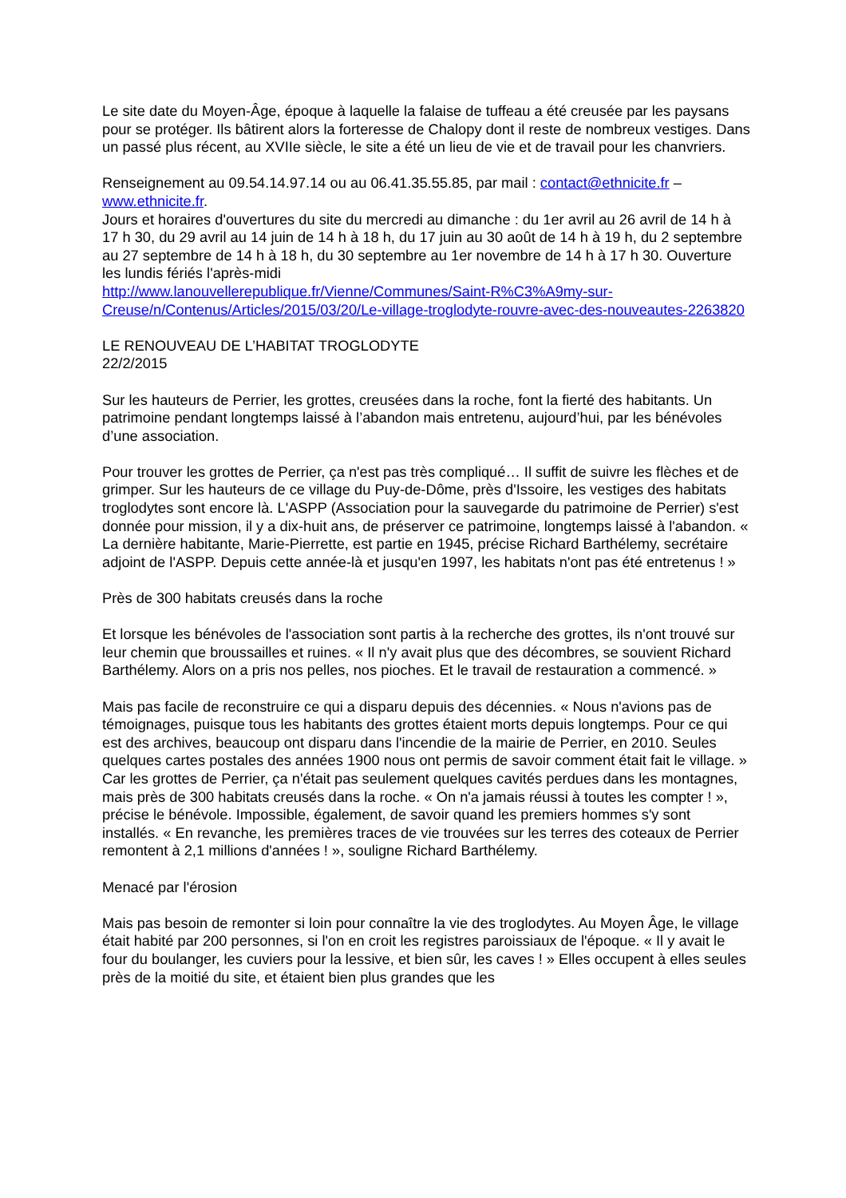Le site date du Moyen-Âge, époque à laquelle la falaise de tuffeau a été creusée par les paysans pour se protéger. Ils bâtirent alors la forteresse de Chalopy dont il reste de nombreux vestiges. Dans un passé plus récent, au XVIIe siècle, le site a été un lieu de vie et de travail pour les chanvriers.
Renseignement au 09.54.14.97.14 ou au 06.41.35.55.85, par mail : contact@ethnicite.fr – www.ethnicite.fr.
Jours et horaires d'ouvertures du site du mercredi au dimanche : du 1er avril au 26 avril de 14 h à 17 h 30, du 29 avril au 14 juin de 14 h à 18 h, du 17 juin au 30 août de 14 h à 19 h, du 2 septembre au 27 septembre de 14 h à 18 h, du 30 septembre au 1er novembre de 14 h à 17 h 30. Ouverture les lundis fériés l'après-midi
http://www.lanouvellerepublique.fr/Vienne/Communes/Saint-R%C3%A9my-sur-Creuse/n/Contenus/Articles/2015/03/20/Le-village-troglodyte-rouvre-avec-des-nouveautes-2263820
LE RENOUVEAU DE L’HABITAT TROGLODYTE
22/2/2015
Sur les hauteurs de Perrier, les grottes, creusées dans la roche, font la fierté des habitants. Un patrimoine pendant longtemps laissé à l’abandon mais entretenu, aujourd’hui, par les bénévoles d’une association.
Pour trouver les grottes de Perrier, ça n'est pas très compliqué… Il suffit de suivre les flèches et de grimper. Sur les hauteurs de ce village du Puy-de-Dôme, près d'Issoire, les vestiges des habitats troglodytes sont encore là. L'ASPP (Association pour la sauvegarde du patrimoine de Perrier) s'est donnée pour mission, il y a dix-huit ans, de préserver ce patrimoine, longtemps laissé à l'abandon. « La dernière habitante, Marie-Pierrette, est partie en 1945, précise Richard Barthélemy, secrétaire adjoint de l'ASPP. Depuis cette année-là et jusqu'en 1997, les habitats n'ont pas été entretenus ! »
Près de 300 habitats creusés dans la roche
Et lorsque les bénévoles de l'association sont partis à la recherche des grottes, ils n'ont trouvé sur leur chemin que broussailles et ruines. « Il n'y avait plus que des décombres, se souvient Richard Barthélemy. Alors on a pris nos pelles, nos pioches. Et le travail de restauration a commencé. »
Mais pas facile de reconstruire ce qui a disparu depuis des décennies. « Nous n'avions pas de témoignages, puisque tous les habitants des grottes étaient morts depuis longtemps. Pour ce qui est des archives, beaucoup ont disparu dans l'incendie de la mairie de Perrier, en 2010. Seules quelques cartes postales des années 1900 nous ont permis de savoir comment était fait le village. »
Car les grottes de Perrier, ça n'était pas seulement quelques cavités perdues dans les montagnes, mais près de 300 habitats creusés dans la roche. « On n'a jamais réussi à toutes les compter ! », précise le bénévole. Impossible, également, de savoir quand les premiers hommes s'y sont installés. « En revanche, les premières traces de vie trouvées sur les terres des coteaux de Perrier remontent à 2,1 millions d'années ! », souligne Richard Barthélemy.
Menacé par l'érosion
Mais pas besoin de remonter si loin pour connaître la vie des troglodytes. Au Moyen Âge, le village était habité par 200 personnes, si l'on en croit les registres paroissiaux de l'époque. « Il y avait le four du boulanger, les cuviers pour la lessive, et bien sûr, les caves ! » Elles occupent à elles seules près de la moitié du site, et étaient bien plus grandes que les